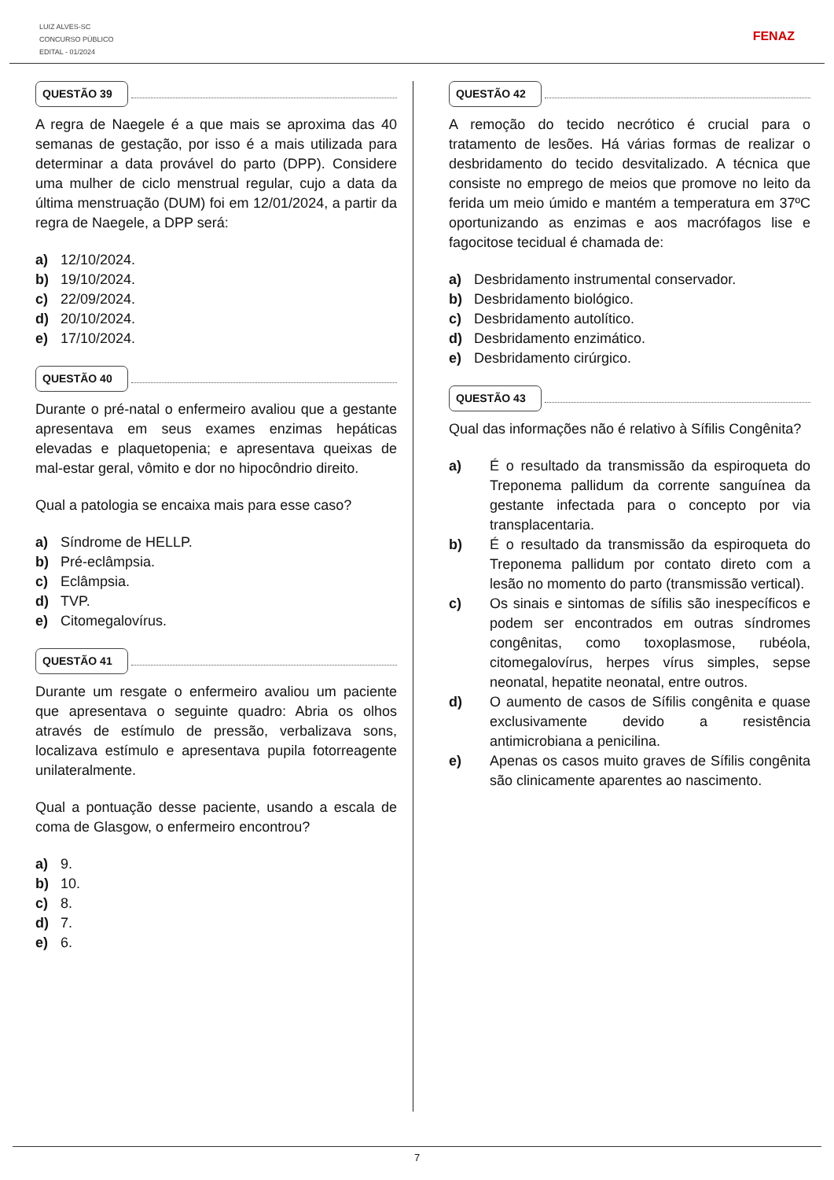LUIZ ALVES-SC
CONCURSO PÚBLICO
EDITAL - 01/2024
FENAZ
QUESTÃO 39
A regra de Naegele é a que mais se aproxima das 40 semanas de gestação, por isso é a mais utilizada para determinar a data provável do parto (DPP). Considere uma mulher de ciclo menstrual regular, cujo a data da última menstruação (DUM) foi em 12/01/2024, a partir da regra de Naegele, a DPP será:
a) 12/10/2024.
b) 19/10/2024.
c) 22/09/2024.
d) 20/10/2024.
e) 17/10/2024.
QUESTÃO 40
Durante o pré-natal o enfermeiro avaliou que a gestante apresentava em seus exames enzimas hepáticas elevadas e plaquetopenia; e apresentava queixas de mal-estar geral, vômito e dor no hipocôndrio direito.
Qual a patologia se encaixa mais para esse caso?
a) Síndrome de HELLP.
b) Pré-eclâmpsia.
c) Eclâmpsia.
d) TVP.
e) Citomegalovírus.
QUESTÃO 41
Durante um resgate o enfermeiro avaliou um paciente que apresentava o seguinte quadro: Abria os olhos através de estímulo de pressão, verbalizava sons, localizava estímulo e apresentava pupila fotorreagente unilateralmente.
Qual a pontuação desse paciente, usando a escala de coma de Glasgow, o enfermeiro encontrou?
a) 9.
b) 10.
c) 8.
d) 7.
e) 6.
QUESTÃO 42
A remoção do tecido necrótico é crucial para o tratamento de lesões. Há várias formas de realizar o desbridamento do tecido desvitalizado. A técnica que consiste no emprego de meios que promove no leito da ferida um meio úmido e mantém a temperatura em 37ºC oportunizando as enzimas e aos macrófagos lise e fagocitose tecidual é chamada de:
a) Desbridamento instrumental conservador.
b) Desbridamento biológico.
c) Desbridamento autolítico.
d) Desbridamento enzimático.
e) Desbridamento cirúrgico.
QUESTÃO 43
Qual das informações não é relativo à Sífilis Congênita?
a) É o resultado da transmissão da espiroqueta do Treponema pallidum da corrente sanguínea da gestante infectada para o concepto por via transplacentaria.
b) É o resultado da transmissão da espiroqueta do Treponema pallidum por contato direto com a lesão no momento do parto (transmissão vertical).
c) Os sinais e sintomas de sífilis são inespecíficos e podem ser encontrados em outras síndromes congênitas, como toxoplasmose, rubéola, citomegalovírus, herpes vírus simples, sepse neonatal, hepatite neonatal, entre outros.
d) O aumento de casos de Sífilis congênita e quase exclusivamente devido a resistência antimicrobiana a penicilina.
e) Apenas os casos muito graves de Sífilis congênita são clinicamente aparentes ao nascimento.
7